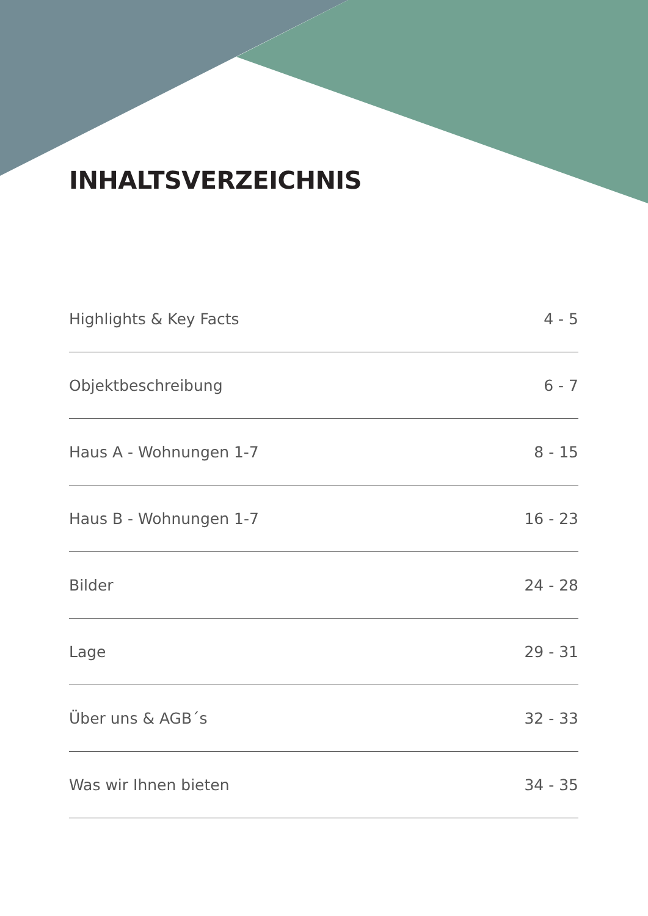INHALTSVERZEICHNIS
Highlights & Key Facts 4 - 5
Objektbeschreibung 6 - 7
Haus A - Wohnungen 1-7 8 - 15
Haus B - Wohnungen 1-7 16 - 23
Bilder 24 - 28
Lage 29 - 31
Über uns & AGB´s 32 - 33
Was wir Ihnen bieten 34 - 35